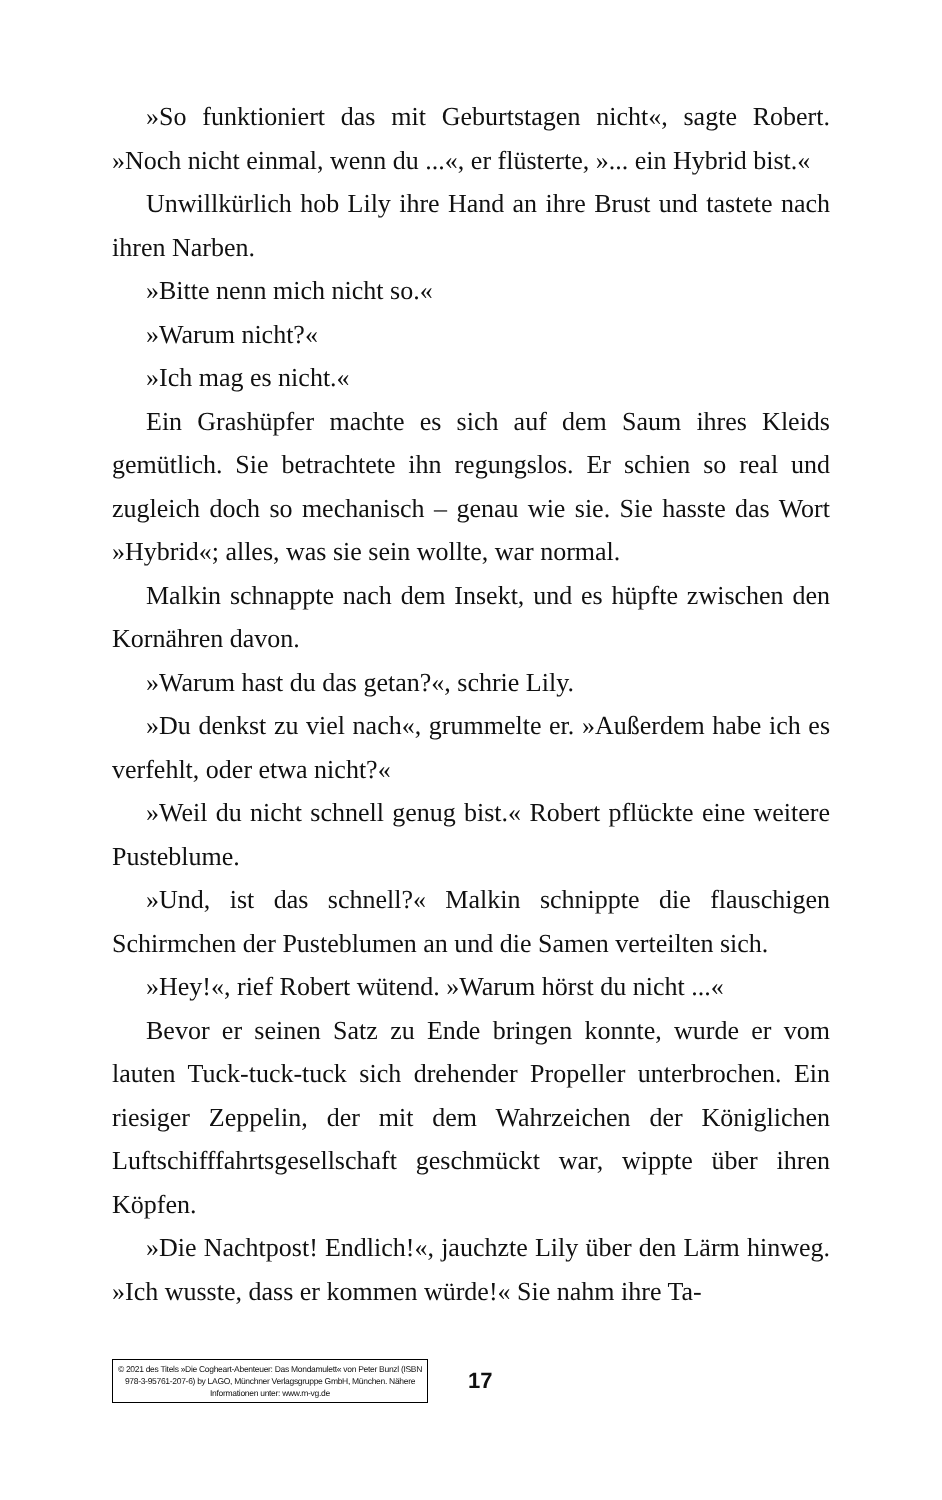»So funktioniert das mit Geburtstagen nicht«, sagte Robert. »Noch nicht einmal, wenn du ...«, er flüsterte, »... ein Hybrid bist.«
Unwillkürlich hob Lily ihre Hand an ihre Brust und tastete nach ihren Narben.
»Bitte nenn mich nicht so.«
»Warum nicht?«
»Ich mag es nicht.«
Ein Grashüpfer machte es sich auf dem Saum ihres Kleids gemütlich. Sie betrachtete ihn regungslos. Er schien so real und zugleich doch so mechanisch – genau wie sie. Sie hasste das Wort »Hybrid«; alles, was sie sein wollte, war normal.
Malkin schnappte nach dem Insekt, und es hüpfte zwischen den Kornähren davon.
»Warum hast du das getan?«, schrie Lily.
»Du denkst zu viel nach«, grummelte er. »Außerdem habe ich es verfehlt, oder etwa nicht?«
»Weil du nicht schnell genug bist.« Robert pflückte eine weitere Pusteblume.
»Und, ist das schnell?« Malkin schnippte die flauschigen Schirmchen der Pusteblumen an und die Samen verteilten sich.
»Hey!«, rief Robert wütend. »Warum hörst du nicht ...«
Bevor er seinen Satz zu Ende bringen konnte, wurde er vom lauten Tuck-tuck-tuck sich drehender Propeller unterbrochen. Ein riesiger Zeppelin, der mit dem Wahrzeichen der Königlichen Luftschifffahrtsgesellschaft geschmückt war, wippte über ihren Köpfen.
»Die Nachtpost! Endlich!«, jauchzte Lily über den Lärm hinweg. »Ich wusste, dass er kommen würde!« Sie nahm ihre Ta-
© 2021 des Titels »Die Cogheart-Abenteuer: Das Mondamulett« von Peter Bunzl (ISBN 978-3-95761-207-6) by LAGO, Münchner Verlagsgruppe GmbH, München. Nähere Informationen unter: www.m-vg.de
17